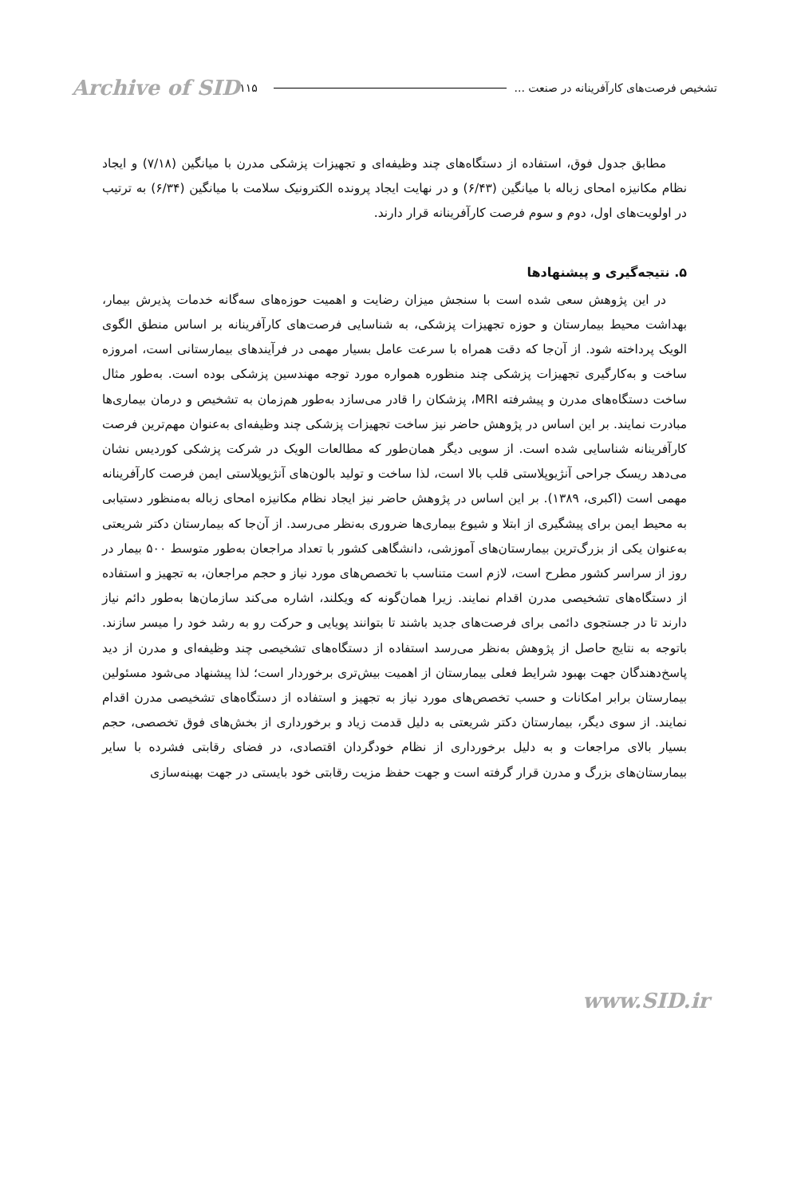تشخیص فرصت‌های کارآفرینانه در صنعت ... ۱۱۵ Archive of SID
مطابق جدول فوق، استفاده از دستگاه‌های چند وظیفه‌ای و تجهیزات پزشکی مدرن با میانگین (۷/۱۸) و ایجاد نظام مکانیزه امحای زباله با میانگین (۶/۴۳) و در نهایت ایجاد پرونده الکترونیک سلامت با میانگین (۶/۳۴) به ترتیب در اولویت‌های اول، دوم و سوم فرصت کارآفرینانه قرار دارند.
۵. نتیجه‌گیری و پیشنهادها
در این پژوهش سعی شده است با سنجش میزان رضایت و اهمیت حوزه‌های سه‌گانه خدمات پذیرش بیمار، بهداشت محیط بیمارستان و حوزه تجهیزات پزشکی، به شناسایی فرصت‌های کارآفرینانه بر اساس منطق الگوی الویک پرداخته شود. از آن‌جا که دقت همراه با سرعت عامل بسیار مهمی در فرآیندهای بیمارستانی است، امروزه ساخت و به‌کارگیری تجهیزات پزشکی چند منظوره همواره مورد توجه مهندسین پزشکی بوده است. به‌طور مثال ساخت دستگاه‌های مدرن و پیشرفته MRI، پزشکان را قادر می‌سازد به‌طور هم‌زمان به تشخیص و درمان بیماری‌ها مبادرت نمایند. بر این اساس در پژوهش حاضر نیز ساخت تجهیزات پزشکی چند وظیفه‌ای به‌عنوان مهم‌ترین فرصت کارآفرینانه شناسایی شده است. از سویی دیگر همان‌طور که مطالعات الویک در شرکت پزشکی کوردیس نشان می‌دهد ریسک جراحی آنژیوپلاستی قلب بالا است، لذا ساخت و تولید بالون‌های آنژیوپلاستی ایمن فرصت کارآفرینانه مهمی است (اکبری، ۱۳۸۹). بر این اساس در پژوهش حاضر نیز ایجاد نظام مکانیزه امحای زباله به‌منظور دستیابی به محیط ایمن برای پیشگیری از ابتلا و شیوع بیماری‌ها ضروری به‌نظر می‌رسد. از آن‌جا که بیمارستان دکتر شریعتی به‌عنوان یکی از بزرگ‌ترین بیمارستان‌های آموزشی، دانشگاهی کشور با تعداد مراجعان به‌طور متوسط ۵۰۰ بیمار در روز از سراسر کشور مطرح است، لازم است متناسب با تخصص‌های مورد نیاز و حجم مراجعان، به تجهیز و استفاده از دستگاه‌های تشخیصی مدرن اقدام نمایند. زیرا همان‌گونه که ویکلند، اشاره می‌کند سازمان‌ها به‌طور دائم نیاز دارند تا در جستجوی دائمی برای فرصت‌های جدید باشند تا بتوانند پویایی و حرکت رو به رشد خود را میسر سازند. باتوجه به نتایج حاصل از پژوهش به‌نظر می‌رسد استفاده از دستگاه‌های تشخیصی چند وظیفه‌ای و مدرن از دید پاسخ‌دهندگان جهت بهبود شرایط فعلی بیمارستان از اهمیت بیش‌تری برخوردار است؛ لذا پیشنهاد می‌شود مسئولین بیمارستان برابر امکانات و حسب تخصص‌های مورد نیاز به تجهیز و استفاده از دستگاه‌های تشخیصی مدرن اقدام نمایند. از سوی دیگر، بیمارستان دکتر شریعتی به دلیل قدمت زیاد و برخورداری از بخش‌های فوق تخصصی، حجم بسیار بالای مراجعات و به دلیل برخورداری از نظام خودگردان اقتصادی، در فضای رقابتی فشرده با سایر بیمارستان‌های بزرگ و مدرن قرار گرفته است و جهت حفظ مزیت رقابتی خود بایستی در جهت بهینه‌سازی
www.SID.ir